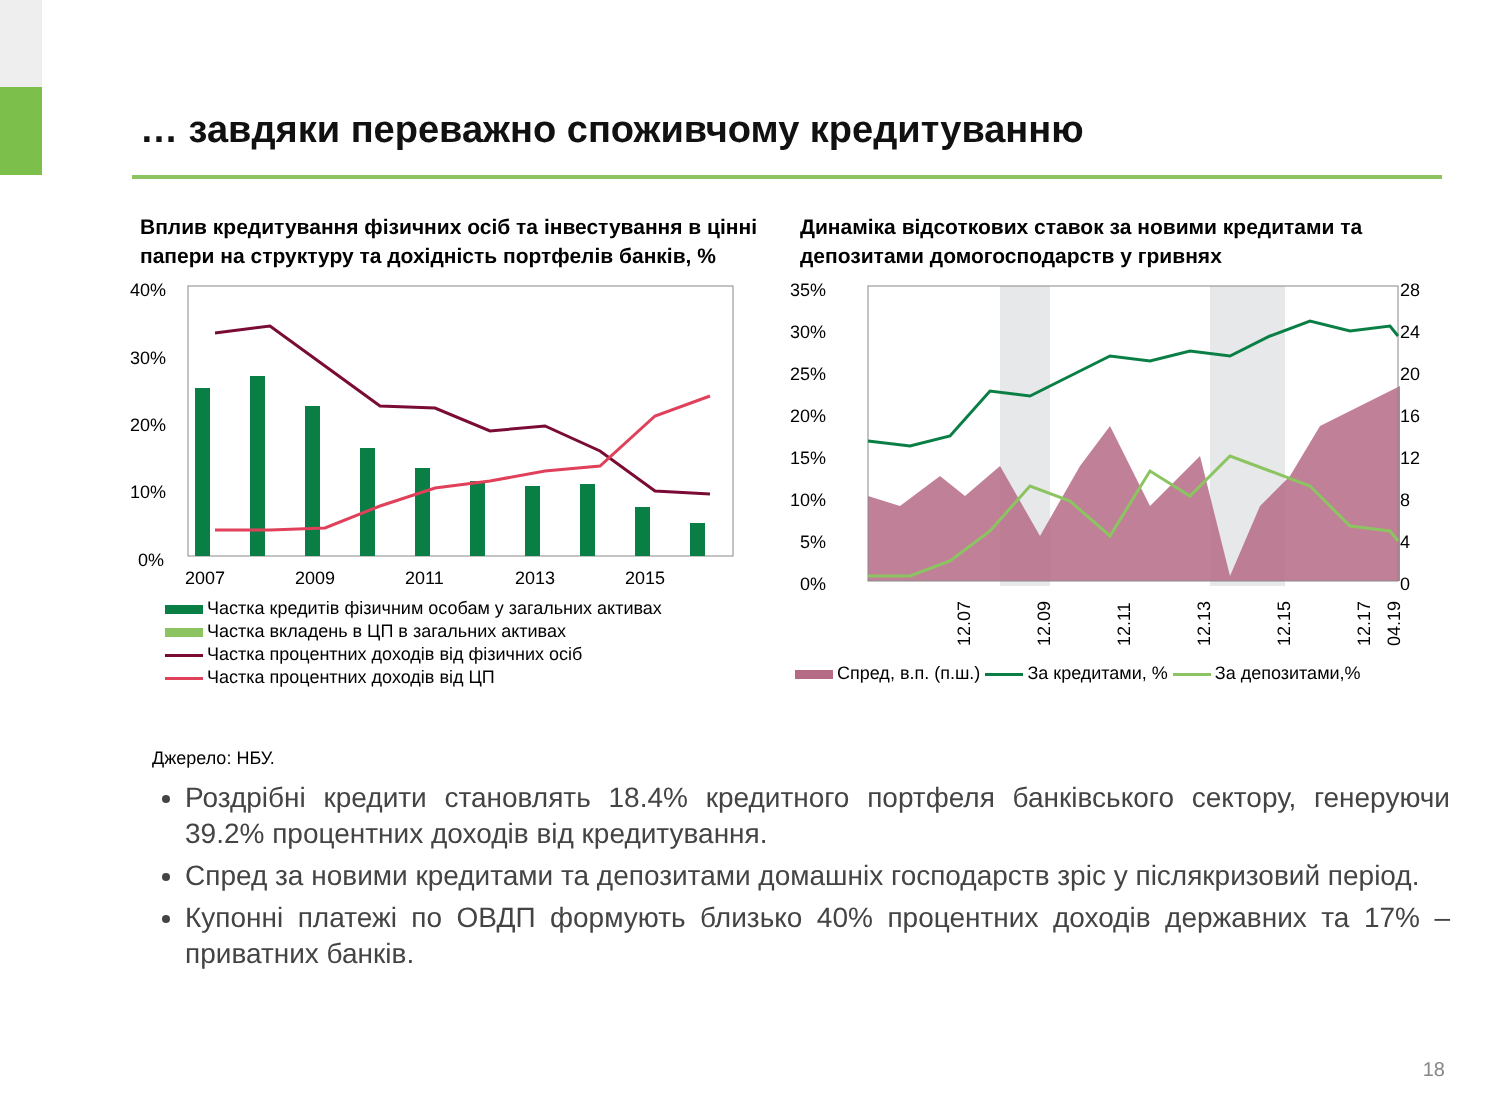… завдяки переважно споживчому кредитуванню
Вплив кредитування фізичних осіб та інвестування в цінні папери на структуру та дохідність портфелів банків, %
40%
30%
20%
10%
0%
2007
2009
2011
2013
2015
Частка кредитів фізичним особам у загальних активах
Частка вкладень в ЦП в загальних активах
Частка процентних доходів від фізичних осіб
Частка процентних доходів від ЦП
Динаміка відсоткових ставок за новими кредитами та депозитами домогосподарств у гривнях
35%
30%
25%
20%
15%
10%
5%
0%
28
24
20
16
12
8
4
0
12.07
12.09
12.11
12.13
12.15
12.17
04.19
Спред, в.п. (п.ш.) За кредитами, % За депозитами,%
Джерело: НБУ.
Роздрібні кредити становлять 18.4% кредитного портфеля банківського сектору, генеруючи 39.2% процентних доходів від кредитування.
Спред за новими кредитами та депозитами домашніх господарств зріс у післякризовий період.
Купонні платежі по ОВДП формують близько 40% процентних доходів державних та 17% – приватних банків.
18